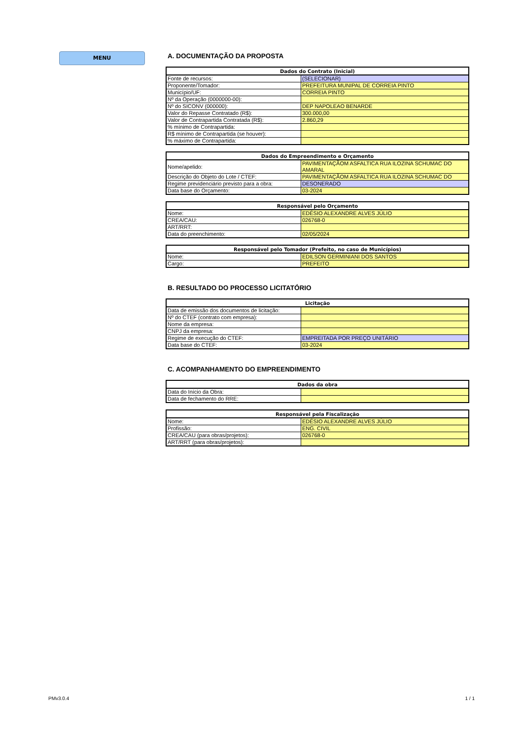MENU
A. DOCUMENTAÇÃO DA PROPOSTA
| Dados do Contrato (Inicial) | |
| --- | --- |
| Fonte de recursos: | (SELECIONAR) |
| Proponente/Tomador: | PREFEITURA MUNIPAL DE CORREIA PINTO |
| Município/UF: | CORREIA PINTO |
| Nº da Operação (0000000-00): | |
| Nº do SICONV (000000): | DEP NAPOLEAO BENARDE |
| Valor do Repasse Contratado (R$): | 300.000,00 |
| Valor de Contrapartida Contratada (R$): | 2.860,29 |
| % mínimo de Contrapartida: | |
| R$ mínimo de Contrapartida (se houver): | |
| % máximo de Contrapartida: | |
| Dados do Empreendimento e Orçamento | |
| --- | --- |
| Nome/apelido: | PAVIMENTAÇÃOM ASFALTICA RUA ILOZINA SCHUMAC DO AMARAL |
| Descrição do Objeto do Lote / CTEF: | PAVIMENTAÇÃOM ASFALTICA RUA ILOZINA SCHUMAC DO |
| Regime previdenciário previsto para a obra: | DESONERADO |
| Data base do Orçamento: | 03-2024 |
| Responsável pelo Orçamento | |
| --- | --- |
| Nome: | EDÉSIO ALEXANDRE ALVES JÚLIO |
| CREA/CAU: | 026768-0 |
| ART/RRT: | |
| Data do preenchimento: | 02/05/2024 |
| Responsável pelo Tomador (Prefeito, no caso de Municípios) | |
| --- | --- |
| Nome: | EDILSON GERMINIANI DOS SANTOS |
| Cargo: | PREFEITO |
B. RESULTADO DO PROCESSO LICITATÓRIO
| Licitação | |
| --- | --- |
| Data de emissão dos documentos de licitação: | |
| Nº do CTEF (contrato com empresa): | |
| Nome da empresa: | |
| CNPJ da empresa: | |
| Regime de execução do CTEF: | EMPREITADA POR PREÇO UNITÁRIO |
| Data base do CTEF: | 03-2024 |
C. ACOMPANHAMENTO DO EMPREENDIMENTO
| Dados da obra | |
| --- | --- |
| Data do Início da Obra: | |
| Data de fechamento do RRE: | |
| Responsável pela Fiscalização | |
| --- | --- |
| Nome: | EDÉSIO ALEXANDRE ALVES JÚLIO |
| Profissão: | ENG. CIVIL |
| CREA/CAU (para obras/projetos): | 026768-0 |
| ART/RRT (para obras/projetos): | |
PMv3.0.4 1 / 1